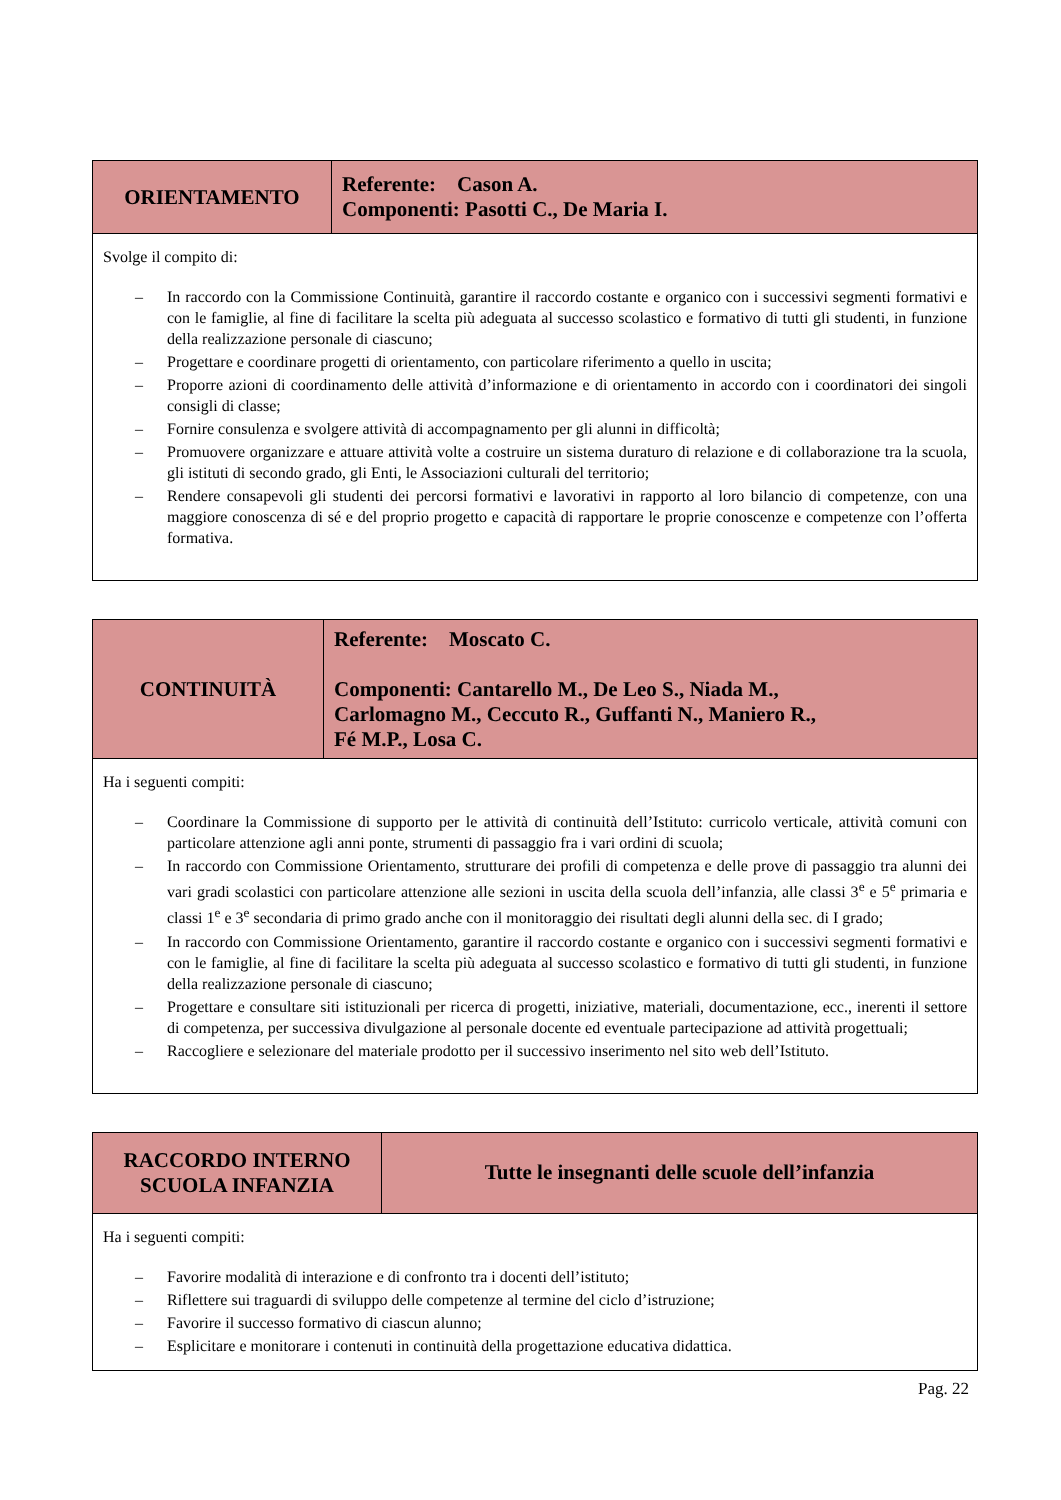| ORIENTAMENTO | Referente: Cason A. Componenti: Pasotti C., De Maria I. |
| Svolge il compito di: – In raccordo con la Commissione Continuità, garantire il raccordo costante e organico con i successivi segmenti formativi e con le famiglie, al fine di facilitare la scelta più adeguata al successo scolastico e formativo di tutti gli studenti, in funzione della realizzazione personale di ciascuno; – Progettare e coordinare progetti di orientamento, con particolare riferimento a quello in uscita; – Proporre azioni di coordinamento delle attività d’informazione e di orientamento in accordo con i coordinatori dei singoli consigli di classe; – Fornire consulenza e svolgere attività di accompagnamento per gli alunni in difficoltà; – Promuovere organizzare e attuare attività volte a costruire un sistema duraturo di relazione e di collaborazione tra la scuola, gli istituti di secondo grado, gli Enti, le Associazioni culturali del territorio; – Rendere consapevoli gli studenti dei percorsi formativi e lavorativi in rapporto al loro bilancio di competenze, con una maggiore conoscenza di sé e del proprio progetto e capacità di rapportare le proprie conoscenze e competenze con l’offerta formativa. | |
| CONTINUITÀ | Referente: Moscato C. Componenti: Cantarello M., De Leo S., Niada M., Carlomagno M., Ceccuto R., Guffanti N., Maniero R., Fé M.P., Losa C. |
| Ha i seguenti compiti: – Coordinare la Commissione di supporto per le attività di continuità dell’Istituto: curricolo verticale, attività comuni con particolare attenzione agli anni ponte, strumenti di passaggio fra i vari ordini di scuola; – In raccordo con Commissione Orientamento, strutturare dei profili di competenza e delle prove di passaggio tra alunni dei vari gradi scolastici con particolare attenzione alle sezioni in uscita della scuola dell’infanzia, alle classi 3<sup>e</sup> e 5<sup>e</sup> primaria e classi 1<sup>e</sup> e 3<sup>e</sup> secondaria di primo grado anche con il monitoraggio dei risultati degli alunni della sec. di I grado; – In raccordo con Commissione Orientamento, garantire il raccordo costante e organico con i successivi segmenti formativi e con le famiglie, al fine di facilitare la scelta più adeguata al successo scolastico e formativo di tutti gli studenti, in funzione della realizzazione personale di ciascuno; – Progettare e consultare siti istituzionali per ricerca di progetti, iniziative, materiali, documentazione, ecc., inerenti il settore di competenza, per successiva divulgazione al personale docente ed eventuale partecipazione ad attività progettuali; – Raccogliere e selezionare del materiale prodotto per il successivo inserimento nel sito web dell’Istituto. | |
| RACCORDO INTERNO SCUOLA INFANZIA | Tutte le insegnanti delle scuole dell’infanzia |
| Ha i seguenti compiti: – Favorire modalità di interazione e di confronto tra i docenti dell’istituto; – Riflettere sui traguardi di sviluppo delle competenze al termine del ciclo d’istruzione; – Favorire il successo formativo di ciascun alunno; – Esplicitare e monitorare i contenuti in continuità della progettazione educativa didattica. | |
Pag. 22